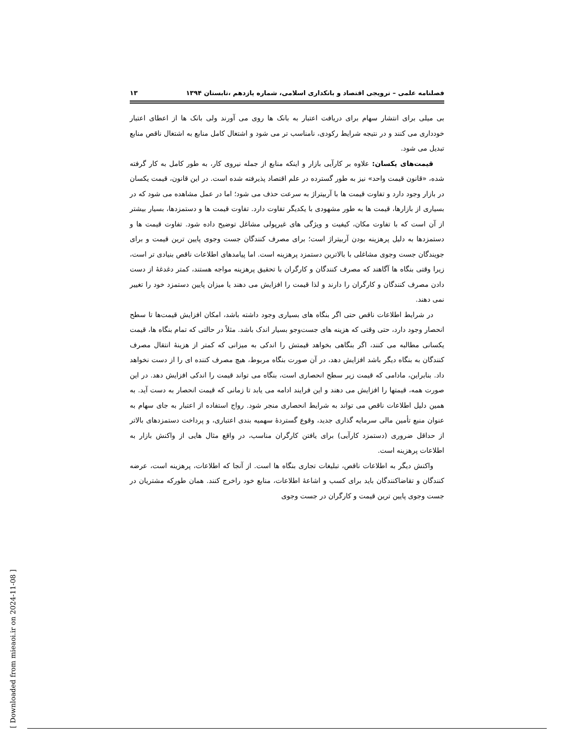فصلنامه علمی – ترویجی اقتصاد و بانکداری اسلامی، شماره یازدهم ،تابستان ۱۳۹۴ ۱۳
بی میلی برای انتشار سهام برای دریافت اعتبار به بانک ها روی می آورند ولی بانک ها از اعطای اعتبار خودداری می کنند و در نتیجه شرایط رکودی، نامناسب تر می شود و اشتغال کامل منابع به اشتغال ناقص منابع تبدیل می شود.
قیمت‌های یکسان: علاوه بر کارآیی بازار و اینکه منابع از جمله نیروی کار، به طور کامل به کار گرفته شده، «قانون قیمت واحد» نیز به طور گسترده در علم اقتصاد پذیرفته شده است. در این قانون، قیمت یکسان در بازار وجود دارد و تفاوت قیمت ها با آربیتراژ به سرعت حذف می شود؛ اما در عمل مشاهده می شود که در بسیاری از بازارها، قیمت ها به طور مشهودی با یکدیگر تفاوت دارد. تفاوت قیمت ها و دستمزدها، بسیار بیشتر از آن است که با تفاوت مکان، کیفیت و ویژگی های غیرپولی مشاغل توضیح داده شود. تفاوت قیمت ها و دستمزدها به دلیل پرهزینه بودن آربیتراژ است؛ برای مصرف کنندگان جست وجوی پایین ترین قیمت و برای جویندگان جست وجوی مشاغلی با بالاترین دستمزد پرهزینه است. اما پیامدهای اطلاعات ناقص بنیادی تر است، زیرا وقتی بنگاه ها آگاهند که مصرف کنندگان و کارگران با تحقیق پرهزینه مواجه هستند، کمتر دغدغهٔ از دست دادن مصرف کنندگان و کارگران را دارند و لذا قیمت را افزایش می دهند یا میزان پایین دستمزد خود را تغییر نمی دهند.
در شرایط اطلاعات ناقص حتی اگر بنگاه های بسیاری وجود داشته باشد، امکان افزایش قیمت‌ها تا سطح انحصار وجود دارد، حتی وقتی که هزینه های جست‌وجو بسیار اندک باشد. مثلاً در حالتی که تمام بنگاه ها، قیمت یکسانی مطالبه می کنند، اگر بنگاهی بخواهد قیمتش را اندکی به میزانی که کمتر از هزینهٔ انتقال مصرف کنندگان به بنگاه دیگر باشد افزایش دهد، در آن صورت بنگاه مربوط، هیچ مصرف کننده ای را از دست نخواهد داد. بنابراین، مادامی که قیمت زیر سطح انحصاری است، بنگاه می تواند قیمت را اندکی افزایش دهد. در این صورت همه، قیمتها را افزایش می دهند و این فرایند ادامه می یابد تا زمانی که قیمت انحصار به دست آید. به همین دلیل اطلاعات ناقص می تواند به شرایط انحصاری منجر شود. رواج استفاده از اعتبار به جای سهام به عنوان منبع تأمین مالی سرمایه گذاری جدید، وقوع گستردهٔ سهمیه بندی اعتباری، و پرداخت دستمزدهای بالاتر از حداقل ضروری (دستمزد کارآیی) برای یافتن کارگران مناسب، در واقع مثال هایی از واکنش بازار به اطلاعات پرهزینه است.
واکنش دیگر به اطلاعات ناقص، تبلیغات تجاری بنگاه ها است. از آنجا که اطلاعات، پرهزینه است، عرضه کنندگان و تقاضاکنندگان باید برای کسب و اشاعهٔ اطلاعات، منابع خود راخرج کنند. همان طورکه مشتریان در جست وجوی پایین ترین قیمت و کارگران در جست وجوی
[ Downloaded from mieaoi.ir on 2024-11-08 ]